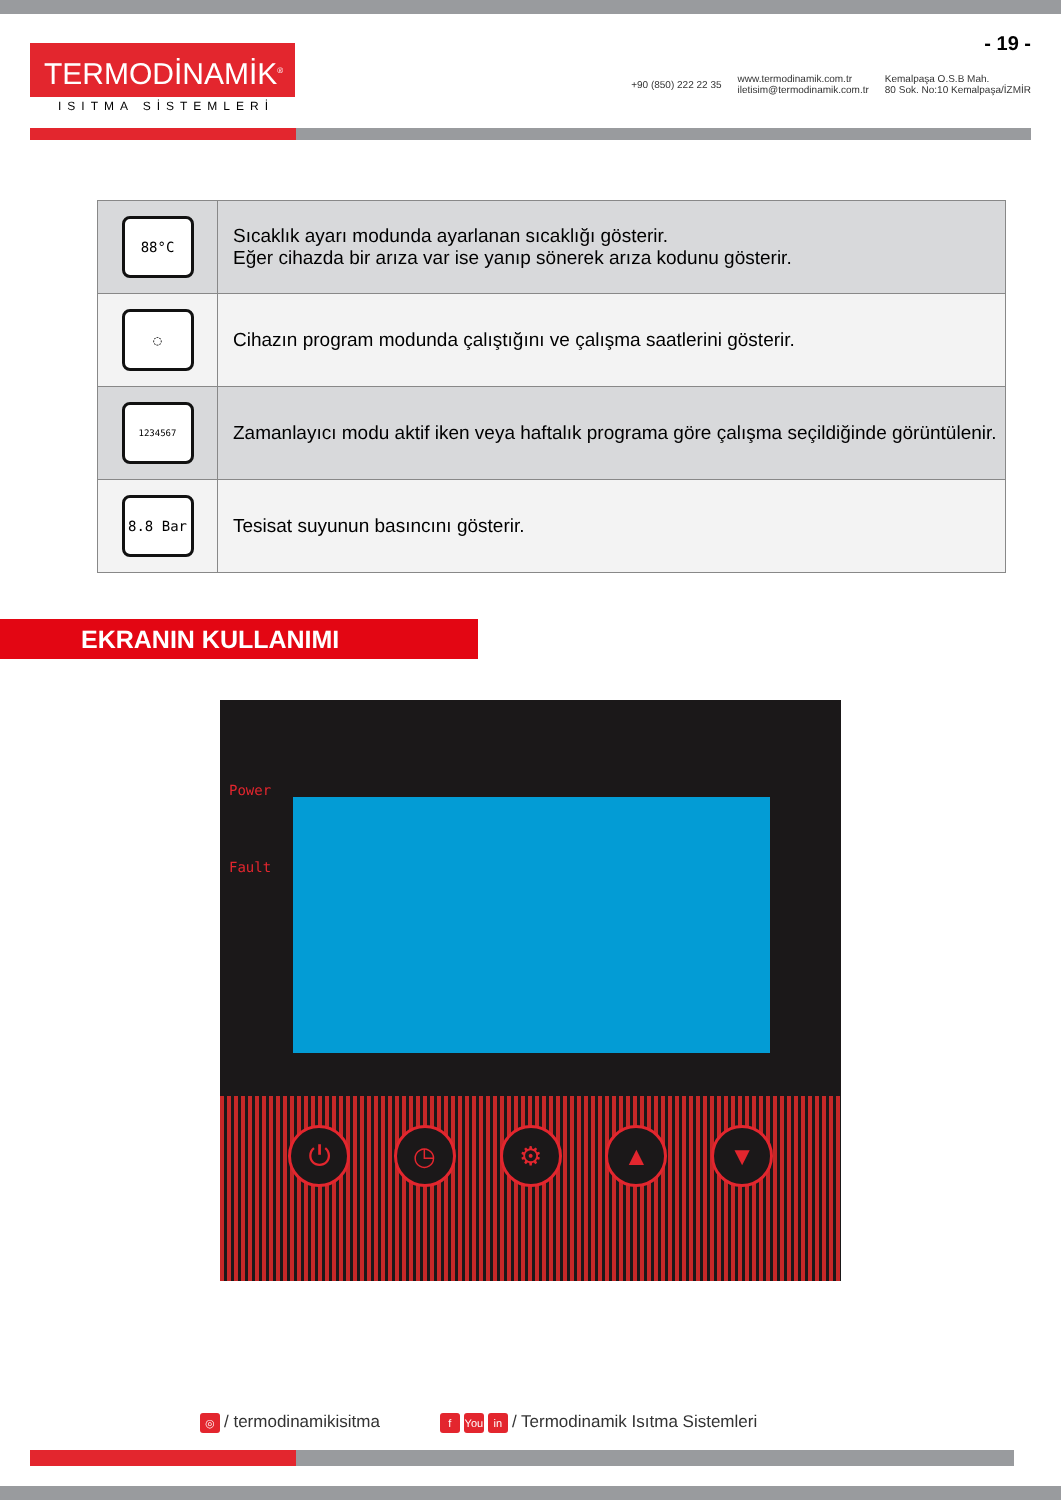TERMODİNAMİK<sup>®</sup>
ISITMA SİSTEMLERİ
- 19 -
+90 (850) 222 22 35 www.termodinamik.com.tr
iletisim@termodinamik.com.tr Kemalpaşa O.S.B Mah.
80 Sok. No:10 Kemalpaşa/İZMİR
| 88°C | Sıcaklık ayarı modunda ayarlanan sıcaklığı gösterir. Eğer cihazda bir arıza var ise yanıp sönerek arıza kodunu gösterir. |
| ◌ | Cihazın program modunda çalıştığını ve çalışma saatlerini gösterir. |
| 1234567 | Zamanlayıcı modu aktif iken veya haftalık programa göre çalışma seçildiğinde görüntülenir. |
| 8.8 Bar | Tesisat suyunun basıncını gösterir. |
EKRANIN KULLANIMI
Power
Fault
⏻ ◷ ⚙ ▲ ▼
◎ / termodinamikisitma f You in / Termodinamik Isıtma Sistemleri